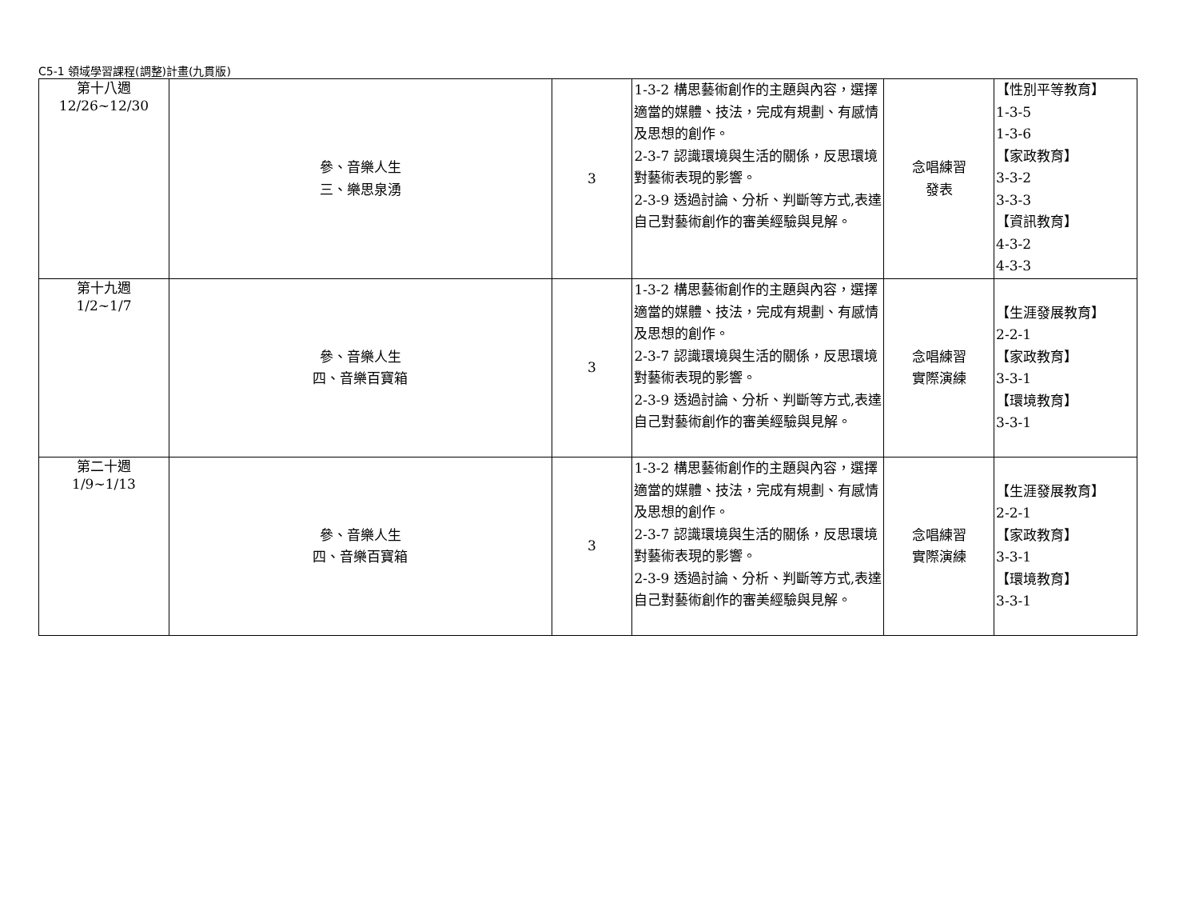C5-1 領域學習課程(調整)計畫(九貫版)
| 第十八週 12/26~12/30 | 參、音樂人生 三、樂思泉湧 | 3 | 1-3-2 構思藝術創作的主題與內容，選擇適當的媒體、技法，完成有規劃、有感情及思想的創作。 2-3-7 認識環境與生活的關係，反思環境對藝術表現的影響。 2-3-9 透過討論、分析、判斷等方式,表達自己對藝術創作的審美經驗與見解。 | 念唱練習 發表 | 【性別平等教育】 1-3-5 1-3-6 【家政教育】 3-3-2 3-3-3 【資訊教育】 4-3-2 4-3-3 |
| 第十九週 1/2~1/7 | 參、音樂人生 四、音樂百寶箱 | 3 | 1-3-2 構思藝術創作的主題與內容，選擇適當的媒體、技法，完成有規劃、有感情及思想的創作。 2-3-7 認識環境與生活的關係，反思環境對藝術表現的影響。 2-3-9 透過討論、分析、判斷等方式,表達自己對藝術創作的審美經驗與見解。 | 念唱練習 實際演練 | 【生涯發展教育】 2-2-1 【家政教育】 3-3-1 【環境教育】 3-3-1 |
| 第二十週 1/9~1/13 | 參、音樂人生 四、音樂百寶箱 | 3 | 1-3-2 構思藝術創作的主題與內容，選擇適當的媒體、技法，完成有規劃、有感情及思想的創作。 2-3-7 認識環境與生活的關係，反思環境對藝術表現的影響。 2-3-9 透過討論、分析、判斷等方式,表達自己對藝術創作的審美經驗與見解。 | 念唱練習 實際演練 | 【生涯發展教育】 2-2-1 【家政教育】 3-3-1 【環境教育】 3-3-1 |